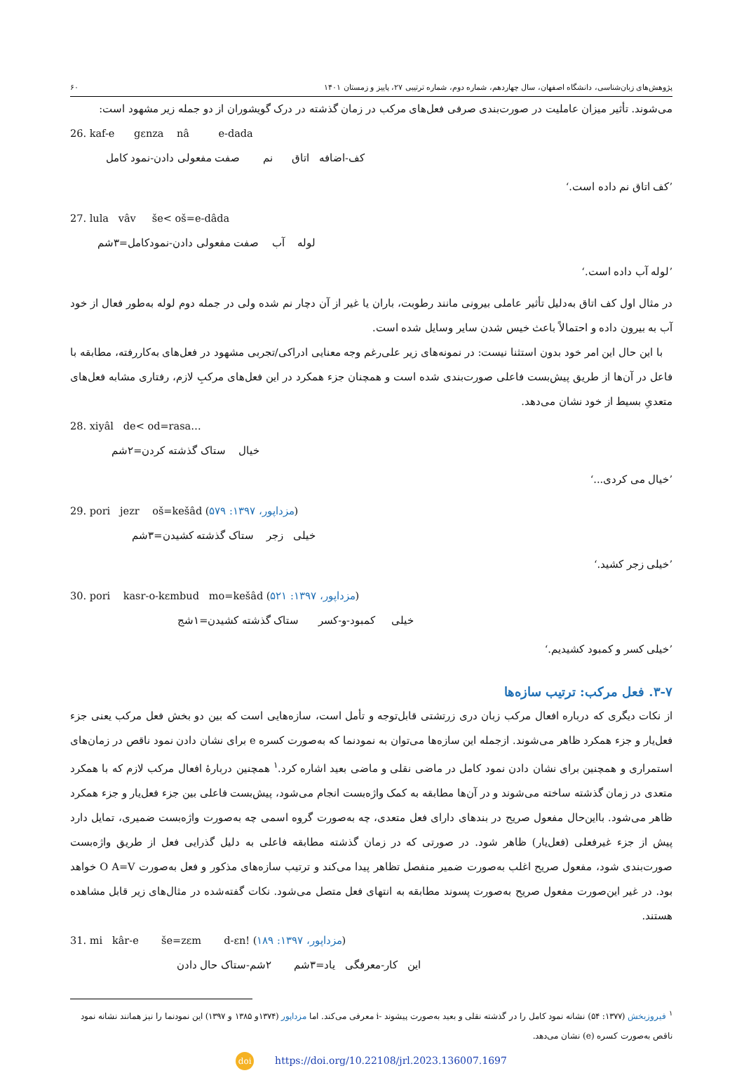پژوهش‌های زبان‌شناسی، دانشگاه اصفهان، سال چهاردهم، شماره دوم، شماره ترتیبی ۲۷، پاییز و زمستان ۱۴۰۱ ۶۰
می‌شوند. تأثیر میزان عاملیت در صورت‌بندی صرفی فعل‌های مرکب در زمان گذشته در درک گویشوران از دو جمله زیر مشهود است:
26. kaf-e gɛnza nâ e-dada
کف-اضافه اتاق نم صفت مفعولی دادن-نمود کامل
’کف اتاق نم داده است.‘
27. lula vâv še< oš=e-dâda
لوله آب صفت مفعولی دادن-نمودکامل=۳شم
’لوله آب داده است.‘
در مثال اول کف اتاق به‌دلیل تأثیر عاملی بیرونی مانند رطوبت، باران یا غیر از آن دچار نم شده ولی در جمله دوم لوله به‌طور فعال از خود آب به بیرون داده و احتمالاً باعث خیس شدن سایر وسایل شده است.
با این حال این امر خود بدون استثنا نیست: در نمونه‌های زیر علی‌رغم وجه معنایی ادراکی/تجربی مشهود در فعل‌های به‌کاررفته، مطابقه با فاعل در آن‌ها از طریق پیش‌بست فاعلی صورت‌بندی شده است و همچنان جزء همکرد در این فعل‌های مرکبِ لازم، رفتاری مشابه فعل‌های متعدیِ بسیط از خود نشان می‌دهد.
28. xiyâl de< od=rasa…
خیال ستاک گذشته کردن=۲شم
’خیال می کردی...‘
29. pori jezr oš=kešâd (مزداپور، ۱۳۹۷: ۵۷۹)
خیلی زجر ستاک گذشته کشیدن=۳شم
’خیلی زجر کشید.‘
30. pori kasr-o-kɛmbud mo=kešâd (مزداپور، ۱۳۹۷: ۵۲۱)
خیلی کمبود-و-کسر ستاک گذشته کشیدن=۱شج
’خیلی کسر و کمبود کشیدیم.‘
۳-۷. فعل مرکب: ترتیب سازه‌ها
از نکات دیگری که درباره افعال مرکب زبان دری زرتشتی قابل‌توجه و تأمل است، سازه‌هایی است که بین دو بخش فعل مرکب یعنی جزء فعل‌یار و جزء همکرد ظاهر می‌شوند. ازجمله این سازه‌ها می‌توان به نمودنما که به‌صورت کسره e برای نشان دادن نمود ناقص در زمان‌های استمراری و همچنین برای نشان دادن نمود کامل در ماضی نقلی و ماضی بعید اشاره کرد.<sup>۱</sup> همچنین دربارۀ افعال مرکب لازم که با همکرد متعدی در زمان گذشته ساخته می‌شوند و در آن‌ها مطابقه به کمک واژه‌بست انجام می‌شود، پیش‌بست فاعلی بین جزء فعل‌یار و جزء همکرد ظاهر می‌شود. بااین‌حال مفعول صریح در بندهای دارای فعل متعدی، چه به‌صورت گروه اسمی چه به‌صورت واژه‌بست ضمیری، تمایل دارد پیش از جزء غیرفعلی (فعل‌یار) ظاهر شود. در صورتی که در زمان گذشته مطابقه فاعلی به دلیل گذرایی فعل از طریق واژه‌بست صورت‌بندی شود، مفعول صریح اغلب به‌صورت ضمیر منفصل تظاهر پیدا می‌کند و ترتیب سازه‌های مذکور و فعل به‌صورت O A=V خواهد بود. در غیر این‌صورت مفعول صریح به‌صورت پسوند مطابقه به انتهای فعل متصل می‌شود. نکات گفته‌شده در مثال‌های زیر قابل مشاهده هستند.
31. mi kâr-e še=zɛm d-ɛn! (مزداپور، ۱۳۹۷: ۱۸۹)
این کار-معرفگی یاد=۳شم ۲شم-ستاک حال دادن
<sup>۱</sup> فیروزبخش (۱۳۷۷: ۵۴) نشانه نمود کامل را در گذشته نقلی و بعید به‌صورت پیشوند -i معرفی می‌کند. اما مزداپور (۱۳۷۴و ۱۳۸۵ و ۱۳۹۷) این نمودنما را نیز همانند نشانه نمود ناقص به‌صورت کسره (e) نشان می‌دهد.
doi https://doi.org/10.22108/jrl.2023.136007.1697